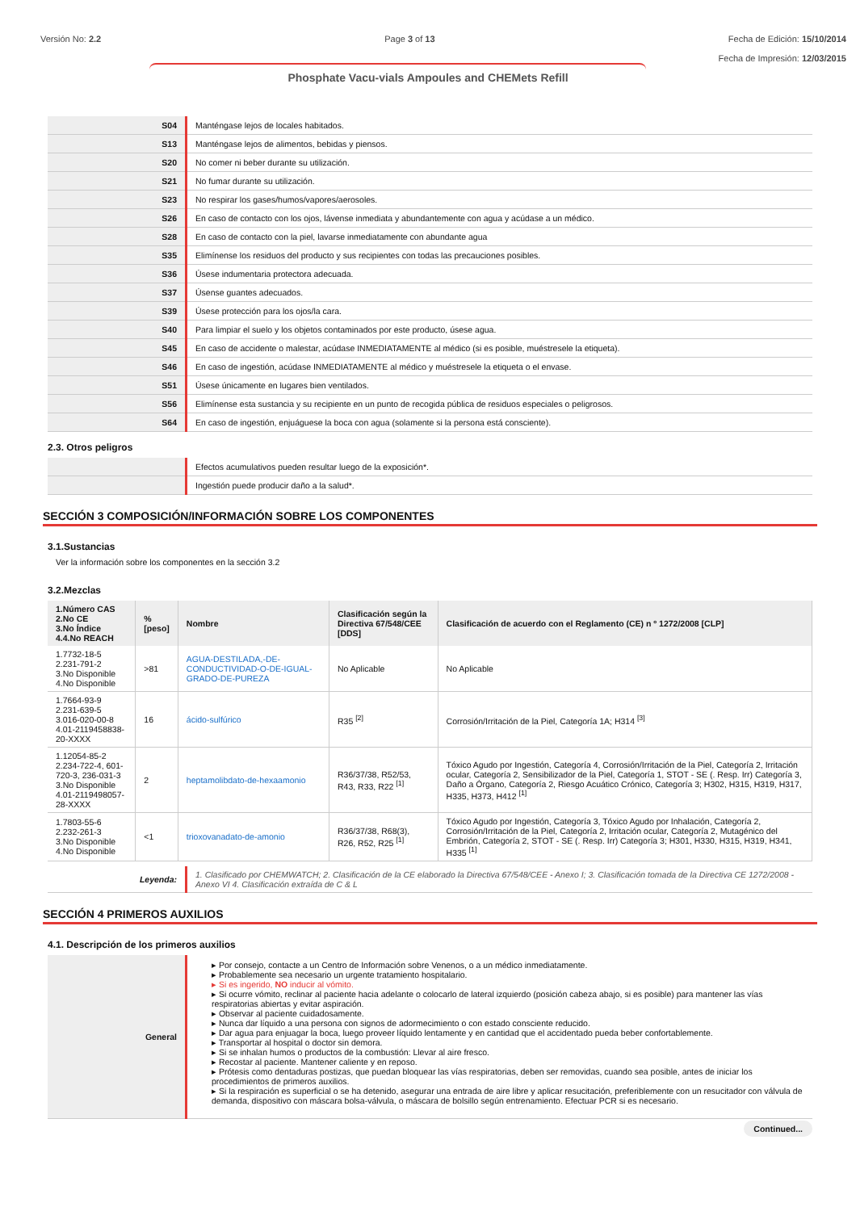Versión No: 2.2 Page 3 of 13 Fecha de Edición: 15/10/2014
Fecha de Impresión: 12/03/2015
Phosphate Vacu-vials Ampoules and CHEMets Refill
| S04 | Manténgase lejos de locales habitados. |
| S13 | Manténgase lejos de alimentos, bebidas y piensos. |
| S20 | No comer ni beber durante su utilización. |
| S21 | No fumar durante su utilización. |
| S23 | No respirar los gases/humos/vapores/aerosoles. |
| S26 | En caso de contacto con los ojos, lávense inmediata y abundantemente con agua y acúdase a un médico. |
| S28 | En caso de contacto con la piel, lavarse inmediatamente con abundante agua |
| S35 | Elimínense los residuos del producto y sus recipientes con todas las precauciones posibles. |
| S36 | Úsese indumentaria protectora adecuada. |
| S37 | Úsense guantes adecuados. |
| S39 | Úsese protección para los ojos/la cara. |
| S40 | Para limpiar el suelo y los objetos contaminados por este producto, úsese agua. |
| S45 | En caso de accidente o malestar, acúdase INMEDIATAMENTE al médico (si es posible, muéstresele la etiqueta). |
| S46 | En caso de ingestión, acúdase INMEDIATAMENTE al médico y muéstresele la etiqueta o el envase. |
| S51 | Úsese únicamente en lugares bien ventilados. |
| S56 | Elimínense esta sustancia y su recipiente en un punto de recogida pública de residuos especiales o peligrosos. |
| S64 | En caso de ingestión, enjuáguese la boca con agua (solamente si la persona está consciente). |
2.3. Otros peligros
| | Efectos acumulativos pueden resultar luego de la exposición*. |
| | Ingestión puede producir daño a la salud*. |
SECCIÓN 3 COMPOSICIÓN/INFORMACIÓN SOBRE LOS COMPONENTES
3.1.Sustancias
Ver la información sobre los componentes en la sección 3.2
3.2.Mezclas
| 1.Número CAS 2.No CE 3.No Índice 4.4.No REACH | % [peso] | Nombre | Clasificación según la Directiva 67/548/CEE [DDS] | Clasificación de acuerdo con el Reglamento (CE) n º 1272/2008 [CLP] |
| --- | --- | --- | --- | --- |
| 1.7732-18-5 2.231-791-2 3.No Disponible 4.No Disponible | >81 | AGUA-DESTILADA,-DE-CONDUCTIVIDAD-O-DE-IGUAL-GRADO-DE-PUREZA | No Aplicable | No Aplicable |
| 1.7664-93-9 2.231-639-5 3.016-020-00-8 4.01-2119458838-20-XXXX | 16 | ácido-sulfúrico | R35 <sup>[2]</sup> | Corrosión/Irritación de la Piel, Categoría 1A; H314 <sup>[3]</sup> |
| 1.12054-85-2 2.234-722-4, 601-720-3, 236-031-3 3.No Disponible 4.01-2119498057-28-XXXX | 2 | heptamolibdato-de-hexaamonio | R36/37/38, R52/53, R43, R33, R22 <sup>[1]</sup> | Tóxico Agudo por Ingestión, Categoría 4, Corrosión/Irritación de la Piel, Categoría 2, Irritación ocular, Categoría 2, Sensibilizador de la Piel, Categoría 1, STOT - SE (. Resp. Irr) Categoría 3, Daño a Órgano, Categoría 2, Riesgo Acuático Crónico, Categoría 3; H302, H315, H319, H317, H335, H373, H412 <sup>[1]</sup> |
| 1.7803-55-6 2.232-261-3 3.No Disponible 4.No Disponible | <1 | trioxovanadato-de-amonio | R36/37/38, R68(3), R26, R52, R25 <sup>[1]</sup> | Tóxico Agudo por Ingestión, Categoría 3, Tóxico Agudo por Inhalación, Categoría 2, Corrosión/Irritación de la Piel, Categoría 2, Irritación ocular, Categoría 2, Mutagénico del Embrión, Categoría 2, STOT - SE (. Resp. Irr) Categoría 3; H301, H330, H315, H319, H341, H335 <sup>[1]</sup> |
| Leyenda: | 1. Clasificado por CHEMWATCH; 2. Clasificación de la CE elaborado la Directiva 67/548/CEE - Anexo I; 3. Clasificación tomada de la Directiva CE 1272/2008 - Anexo VI 4. Clasificación extraída de C & L |
SECCIÓN 4 PRIMEROS AUXILIOS
4.1. Descripción de los primeros auxilios
| General | ▸ Por consejo, contacte a un Centro de Información sobre Venenos, o a un médico inmediatamente. ▸ Probablemente sea necesario un urgente tratamiento hospitalario. ▸ Si es ingerido, NO inducir al vómito. ▸ Si ocurre vómito, reclinar al paciente hacia adelante o colocarlo de lateral izquierdo (posición cabeza abajo, si es posible) para mantener las vías respiratorias abiertas y evitar aspiración. ▸ Observar al paciente cuidadosamente. ▸ Nunca dar líquido a una persona con signos de adormecimiento o con estado consciente reducido. ▸ Dar agua para enjuagar la boca, luego proveer líquido lentamente y en cantidad que el accidentado pueda beber confortablemente. ▸ Transportar al hospital o doctor sin demora. ▸ Si se inhalan humos o productos de la combustión: Llevar al aire fresco. ▸ Recostar al paciente. Mantener caliente y en reposo. ▸ Prótesis como dentaduras postizas, que puedan bloquear las vías respiratorias, deben ser removidas, cuando sea posible, antes de iniciar los procedimientos de primeros auxilios. ▸ Si la respiración es superficial o se ha detenido, asegurar una entrada de aire libre y aplicar resucitación, preferiblemente con un resucitador con válvula de demanda, dispositivo con máscara bolsa-válvula, o máscara de bolsillo según entrenamiento. Efectuar PCR si es necesario. |
Continued...